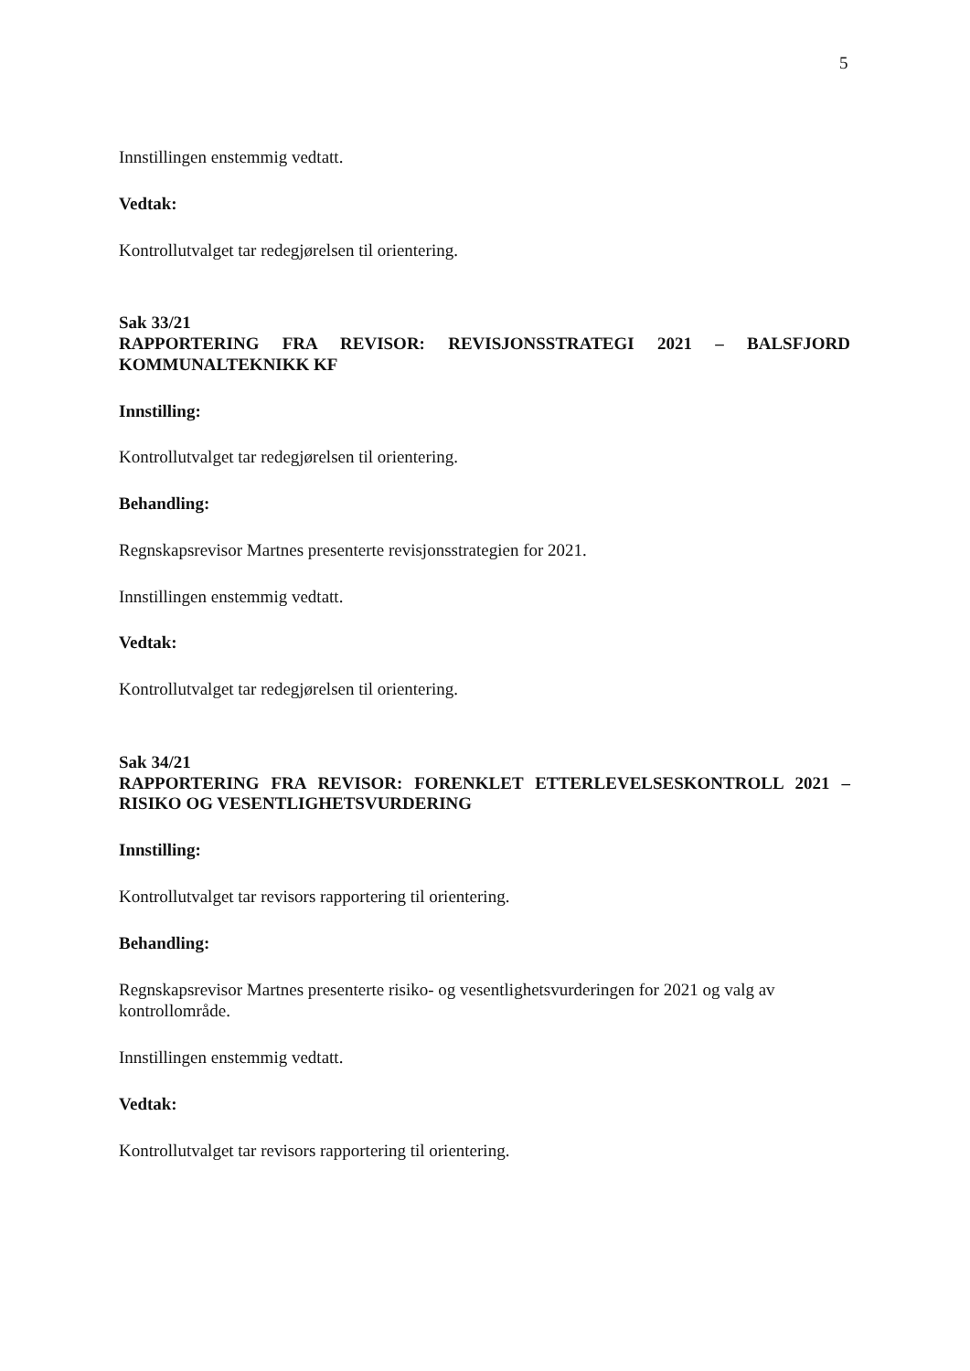5
Innstillingen enstemmig vedtatt.
Vedtak:
Kontrollutvalget tar redegjørelsen til orientering.
Sak 33/21
RAPPORTERING FRA REVISOR: REVISJONSSTRATEGI 2021 – BALSFJORD KOMMUNALTEKNIKK KF
Innstilling:
Kontrollutvalget tar redegjørelsen til orientering.
Behandling:
Regnskapsrevisor Martnes presenterte revisjonsstrategien for 2021.
Innstillingen enstemmig vedtatt.
Vedtak:
Kontrollutvalget tar redegjørelsen til orientering.
Sak 34/21
RAPPORTERING FRA REVISOR: FORENKLET ETTERLEVELSESKONTROLL 2021 – RISIKO OG VESENTLIGHETSVURDERING
Innstilling:
Kontrollutvalget tar revisors rapportering til orientering.
Behandling:
Regnskapsrevisor Martnes presenterte risiko- og vesentlighetsvurderingen for 2021 og valg av kontrollområde.
Innstillingen enstemmig vedtatt.
Vedtak:
Kontrollutvalget tar revisors rapportering til orientering.